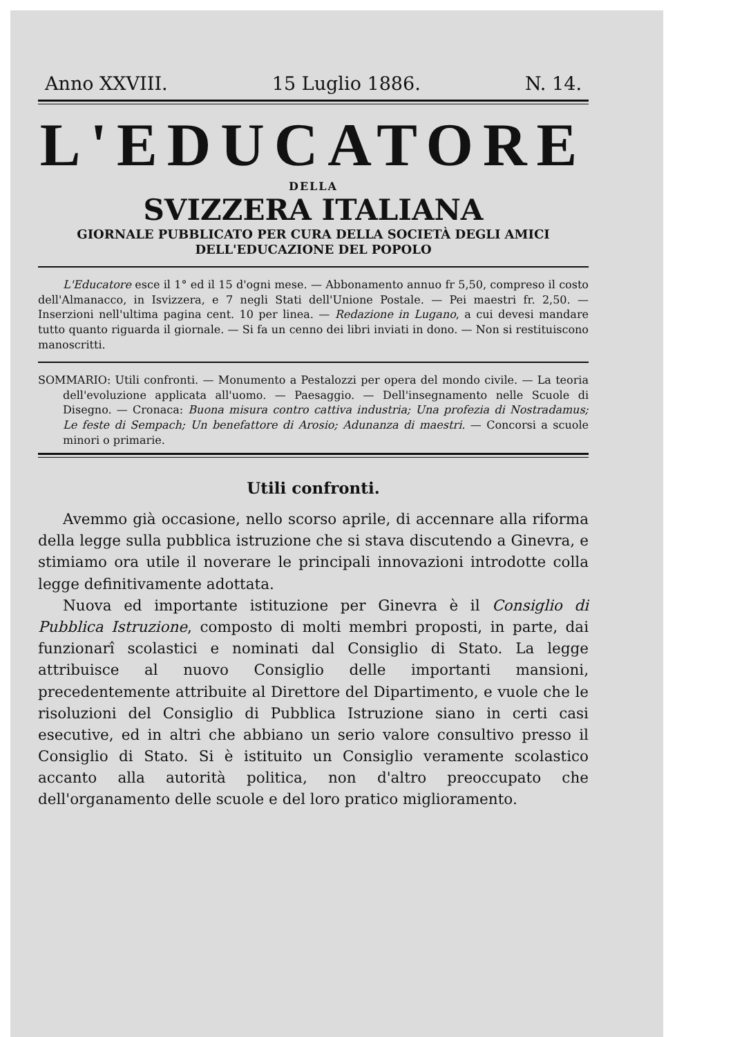Anno XXVIII. 15 Luglio 1886. N. 14.
L'EDUCATORE
DELLA
SVIZZERA ITALIANA
GIORNALE PUBBLICATO PER CURA DELLA SOCIETÀ DEGLI AMICI
DELL'EDUCAZIONE DEL POPOLO
L'Educatore esce il 1° ed il 15 d'ogni mese. — Abbonamento annuo fr 5,50, compreso il costo dell'Almanacco, in Isvizzera, e 7 negli Stati dell'Unione Postale. — Pei maestri fr. 2,50. — Inserzioni nell'ultima pagina cent. 10 per linea. — Redazione in Lugano, a cui devesi mandare tutto quanto riguarda il giornale. — Si fa un cenno dei libri inviati in dono. — Non si restituiscono manoscritti.
SOMMARIO: Utili confronti. — Monumento a Pestalozzi per opera del mondo civile. — La teoria dell'evoluzione applicata all'uomo. — Paesaggio. — Dell'insegnamento nelle Scuole di Disegno. — Cronaca: Buona misura contro cattiva industria; Una profezia di Nostradamus; Le feste di Sempach; Un benefattore di Arosio; Adunanza di maestri. — Concorsi a scuole minori o primarie.
Utili confronti.
Avemmo già occasione, nello scorso aprile, di accennare alla riforma della legge sulla pubblica istruzione che si stava discutendo a Ginevra, e stimiamo ora utile il noverare le principali innovazioni introdotte colla legge definitivamente adottata.
Nuova ed importante istituzione per Ginevra è il Consiglio di Pubblica Istruzione, composto di molti membri proposti, in parte, dai funzionarî scolastici e nominati dal Consiglio di Stato. La legge attribuisce al nuovo Consiglio delle importanti mansioni, precedentemente attribuite al Direttore del Dipartimento, e vuole che le risoluzioni del Consiglio di Pubblica Istruzione siano in certi casi esecutive, ed in altri che abbiano un serio valore consultivo presso il Consiglio di Stato. Si è istituito un Consiglio veramente scolastico accanto alla autorità politica, non d'altro preoccupato che dell'organamento delle scuole e del loro pratico miglioramento.